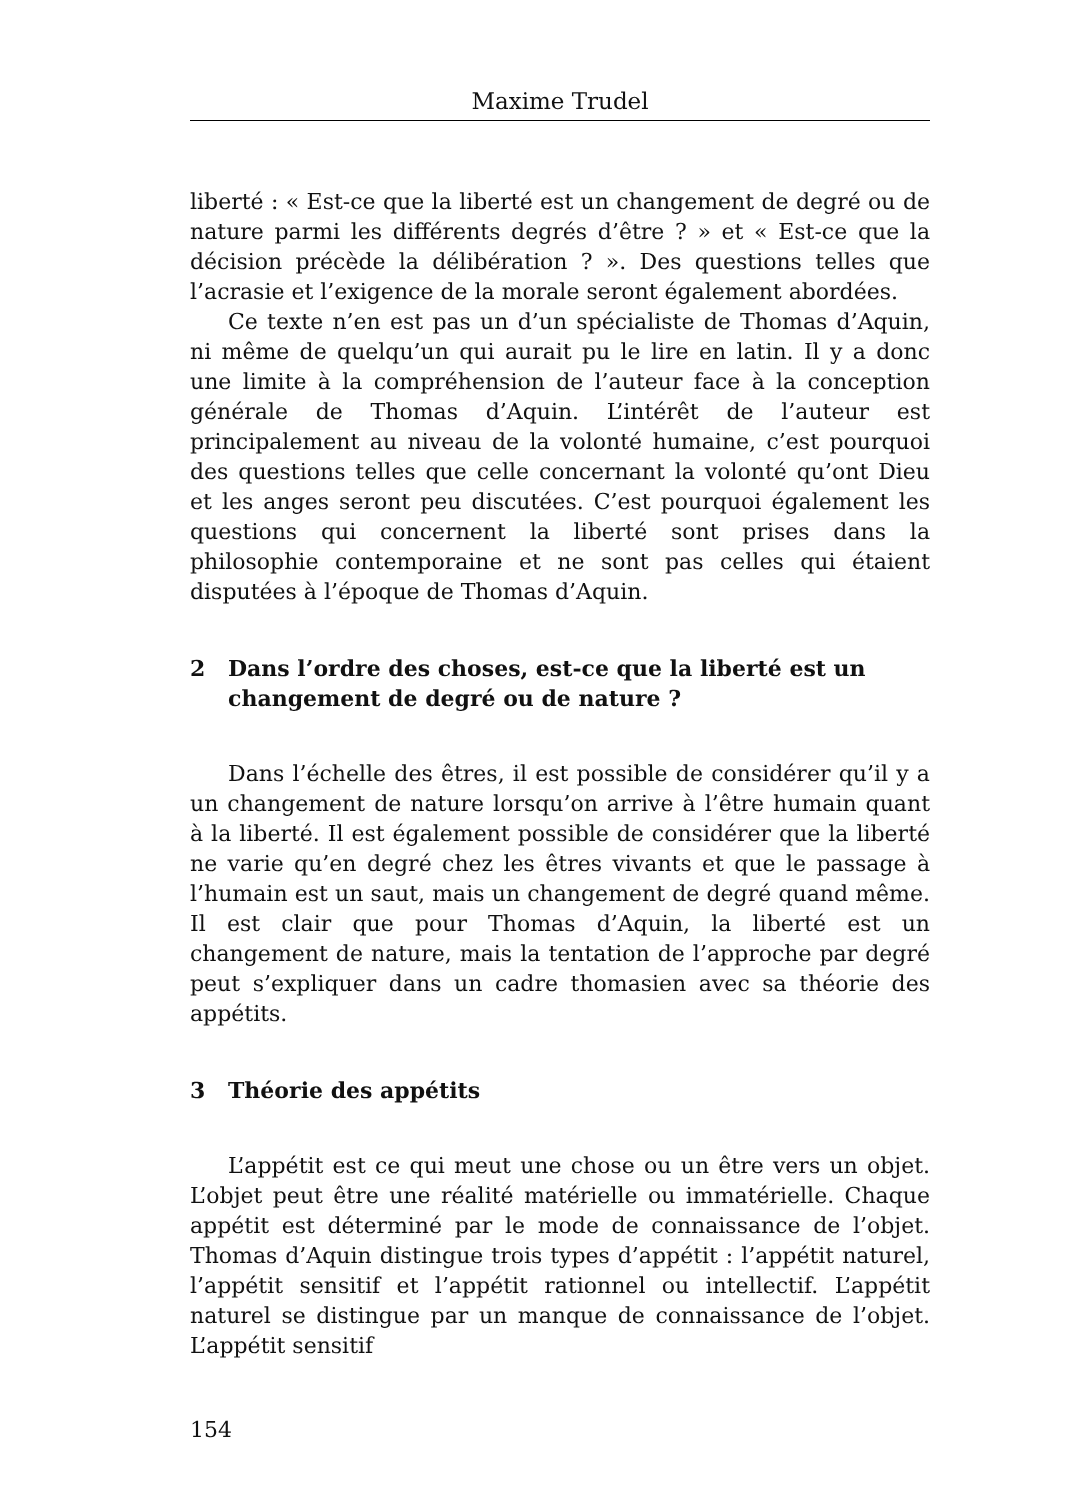Maxime Trudel
liberté : « Est-ce que la liberté est un changement de degré ou de nature parmi les différents degrés d’être ? » et « Est-ce que la décision précède la délibération ? ». Des questions telles que l’acrasie et l’exigence de la morale seront également abordées.
Ce texte n’en est pas un d’un spécialiste de Thomas d’Aquin, ni même de quelqu’un qui aurait pu le lire en latin. Il y a donc une limite à la compréhension de l’auteur face à la conception générale de Thomas d’Aquin. L’intérêt de l’auteur est principalement au niveau de la volonté humaine, c’est pourquoi des questions telles que celle concernant la volonté qu’ont Dieu et les anges seront peu discutées. C’est pourquoi également les questions qui concernent la liberté sont prises dans la philosophie contemporaine et ne sont pas celles qui étaient disputées à l’époque de Thomas d’Aquin.
2 Dans l’ordre des choses, est-ce que la liberté est un changement de degré ou de nature ?
Dans l’échelle des êtres, il est possible de considérer qu’il y a un changement de nature lorsqu’on arrive à l’être humain quant à la liberté. Il est également possible de considérer que la liberté ne varie qu’en degré chez les êtres vivants et que le passage à l’humain est un saut, mais un changement de degré quand même. Il est clair que pour Thomas d’Aquin, la liberté est un changement de nature, mais la tentation de l’approche par degré peut s’expliquer dans un cadre thomasien avec sa théorie des appétits.
3 Théorie des appétits
L’appétit est ce qui meut une chose ou un être vers un objet. L’objet peut être une réalité matérielle ou immatérielle. Chaque appétit est déterminé par le mode de connaissance de l’objet. Thomas d’Aquin distingue trois types d’appétit : l’appétit naturel, l’appétit sensitif et l’appétit rationnel ou intellectif. L’appétit naturel se distingue par un manque de connaissance de l’objet. L’appétit sensitif
154